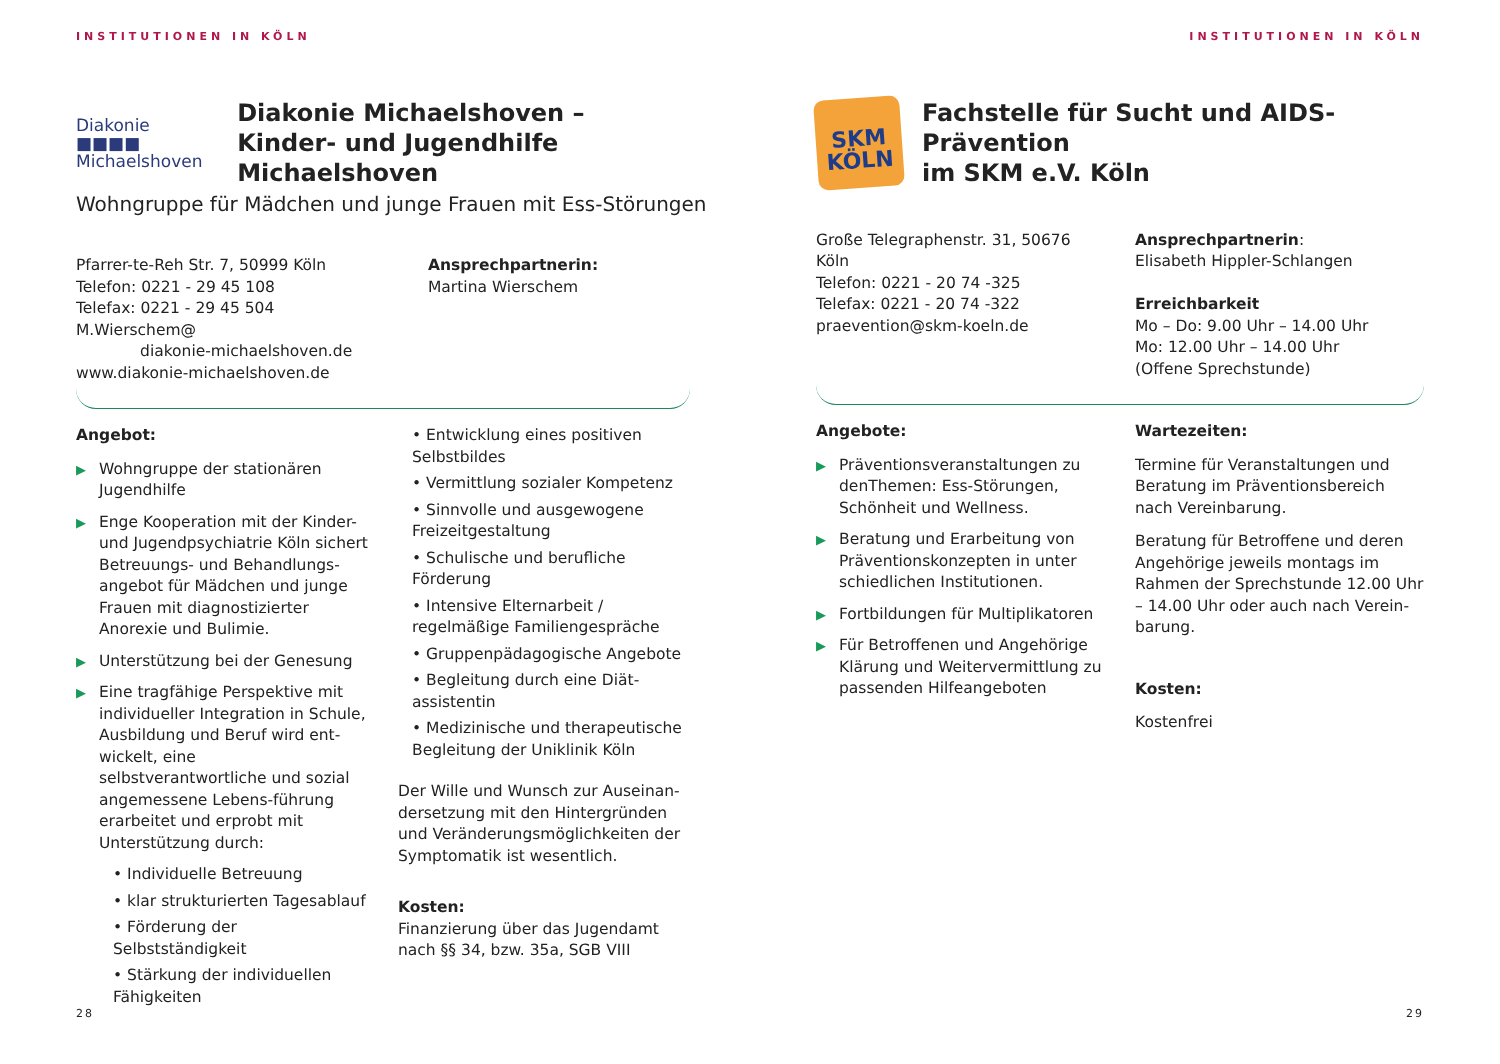INSTITUTIONEN IN KÖLN
Diakonie ■■■■
Michaelshoven
Diakonie Michaelshoven –
Kinder- und Jugendhilfe Michaelshoven
Wohngruppe für Mädchen und junge Frauen mit Ess-Störungen
Pfarrer-te-Reh Str. 7, 50999 Köln
Telefon: 0221 - 29 45 108
Telefax: 0221 - 29 45 504
M.Wierschem@
diakonie-michaelshoven.de
www.diakonie-michaelshoven.de
Ansprechpartnerin:
Martina Wierschem
Angebot:
▶ Wohngruppe der stationären Jugendhilfe
▶ Enge Kooperation mit der Kinder- und Jugendpsychiatrie Köln sichert Betreuungs- und Behandlungs-angebot für Mädchen und junge Frauen mit diagnostizierter Anorexie und Bulimie.
▶ Unterstützung bei der Genesung
▶ Eine tragfähige Perspektive mit individueller Integration in Schule, Ausbildung und Beruf wird ent-wickelt, eine selbstverantwortliche und sozial angemessene Lebens-führung erarbeitet und erprobt mit Unterstützung durch:
• Individuelle Betreuung
• klar strukturierten Tagesablauf
• Förderung der Selbstständigkeit
• Stärkung der individuellen Fähigkeiten
• Entwicklung eines positiven Selbstbildes
• Vermittlung sozialer Kompetenz
• Sinnvolle und ausgewogene Freizeitgestaltung
• Schulische und berufliche Förderung
• Intensive Elternarbeit / regelmäßige Familiengespräche
• Gruppenpädagogische Angebote
• Begleitung durch eine Diät-assistentin
• Medizinische und therapeutische Begleitung der Uniklinik Köln
Der Wille und Wunsch zur Auseinan-dersetzung mit den Hintergründen und Veränderungsmöglichkeiten der Symptomatik ist wesentlich.
Kosten:
Finanzierung über das Jugendamt nach §§ 34, bzw. 35a, SGB VIII
28
INSTITUTIONEN IN KÖLN
SKM
KÖLN
Fachstelle für Sucht und AIDS-Prävention
im SKM e.V. Köln
Große Telegraphenstr. 31, 50676 Köln
Telefon: 0221 - 20 74 -325
Telefax: 0221 - 20 74 -322
praevention@skm-koeln.de
Ansprechpartnerin:
Elisabeth Hippler-Schlangen
Erreichbarkeit
Mo – Do: 9.00 Uhr – 14.00 Uhr
Mo: 12.00 Uhr – 14.00 Uhr
(Offene Sprechstunde)
Angebote:
▶ Präventionsveranstaltungen zu denThemen: Ess-Störungen, Schönheit und Wellness.
▶ Beratung und Erarbeitung von Präventionskonzepten in unter schiedlichen Institutionen.
▶ Fortbildungen für Multiplikatoren
▶ Für Betroffenen und Angehörige Klärung und Weitervermittlung zu passenden Hilfeangeboten
Wartezeiten:
Termine für Veranstaltungen und Beratung im Präventionsbereich nach Vereinbarung.
Beratung für Betroffene und deren Angehörige jeweils montags im Rahmen der Sprechstunde 12.00 Uhr – 14.00 Uhr oder auch nach Verein-barung.
Kosten:
Kostenfrei
29